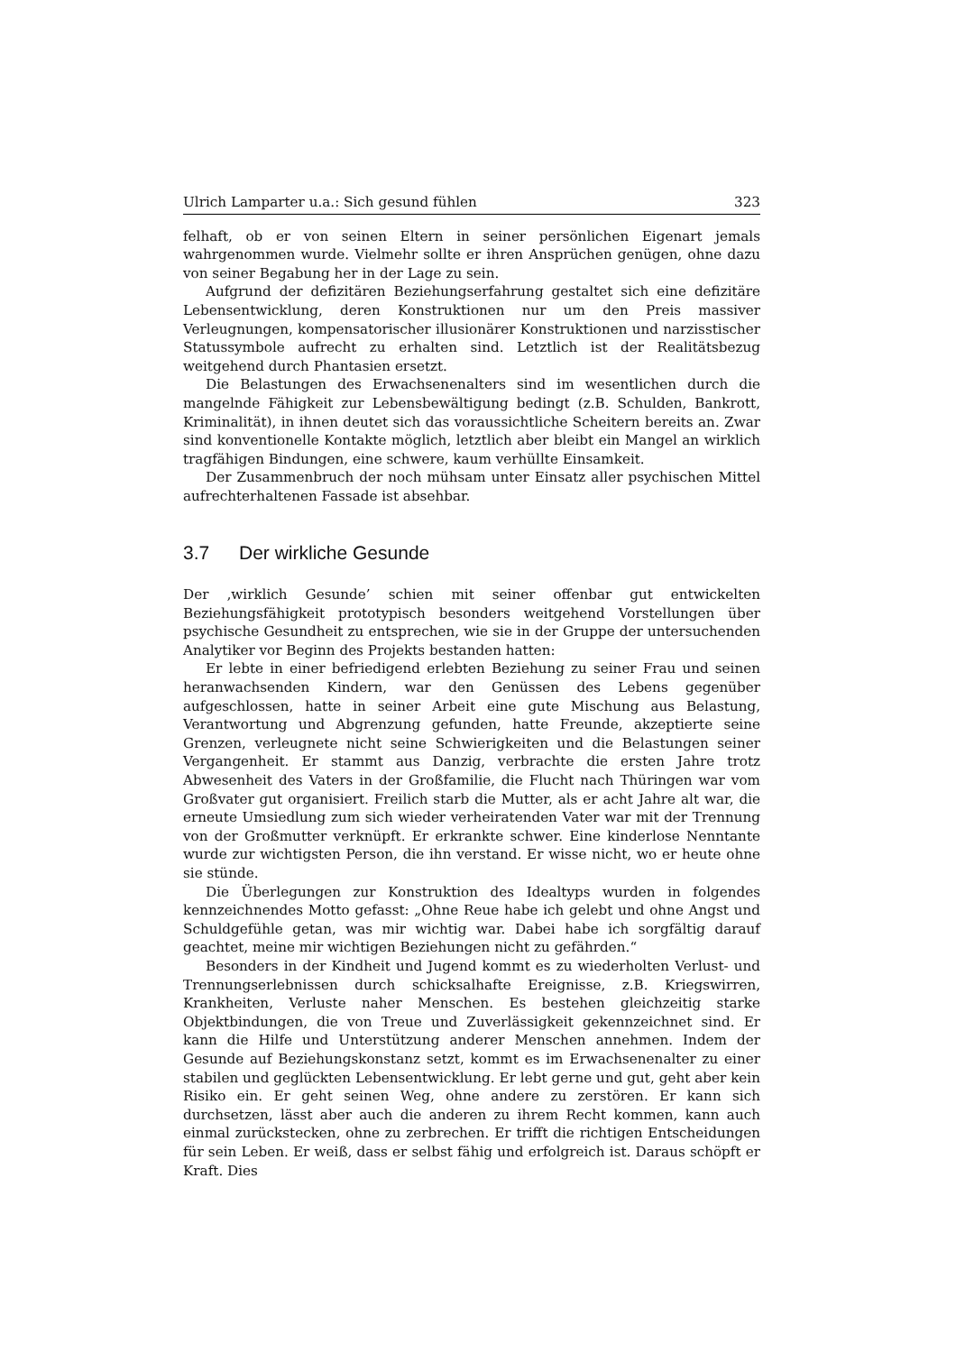Ulrich Lamparter u.a.: Sich gesund fühlen 323
felhaft, ob er von seinen Eltern in seiner persönlichen Eigenart jemals wahrgenommen wurde. Vielmehr sollte er ihren Ansprüchen genügen, ohne dazu von seiner Begabung her in der Lage zu sein.
Aufgrund der defizitären Beziehungserfahrung gestaltet sich eine defizitäre Lebensentwicklung, deren Konstruktionen nur um den Preis massiver Verleugnungen, kompensatorischer illusionärer Konstruktionen und narzisstischer Statussymbole aufrecht zu erhalten sind. Letztlich ist der Realitätsbezug weitgehend durch Phantasien ersetzt.
Die Belastungen des Erwachsenenalters sind im wesentlichen durch die mangelnde Fähigkeit zur Lebensbewältigung bedingt (z.B. Schulden, Bankrott, Kriminalität), in ihnen deutet sich das voraussichtliche Scheitern bereits an. Zwar sind konventionelle Kontakte möglich, letztlich aber bleibt ein Mangel an wirklich tragfähigen Bindungen, eine schwere, kaum verhüllte Einsamkeit.
Der Zusammenbruch der noch mühsam unter Einsatz aller psychischen Mittel aufrechterhaltenen Fassade ist absehbar.
3.7 Der wirkliche Gesunde
Der ‚wirklich Gesunde’ schien mit seiner offenbar gut entwickelten Beziehungsfähigkeit prototypisch besonders weitgehend Vorstellungen über psychische Gesundheit zu entsprechen, wie sie in der Gruppe der untersuchenden Analytiker vor Beginn des Projekts bestanden hatten:
Er lebte in einer befriedigend erlebten Beziehung zu seiner Frau und seinen heranwachsenden Kindern, war den Genüssen des Lebens gegenüber aufgeschlossen, hatte in seiner Arbeit eine gute Mischung aus Belastung, Verantwortung und Abgrenzung gefunden, hatte Freunde, akzeptierte seine Grenzen, verleugnete nicht seine Schwierigkeiten und die Belastungen seiner Vergangenheit. Er stammt aus Danzig, verbrachte die ersten Jahre trotz Abwesenheit des Vaters in der Großfamilie, die Flucht nach Thüringen war vom Großvater gut organisiert. Freilich starb die Mutter, als er acht Jahre alt war, die erneute Umsiedlung zum sich wieder verheiratenden Vater war mit der Trennung von der Großmutter verknüpft. Er erkrankte schwer. Eine kinderlose Nenntante wurde zur wichtigsten Person, die ihn verstand. Er wisse nicht, wo er heute ohne sie stünde.
Die Überlegungen zur Konstruktion des Idealtyps wurden in folgendes kennzeichnendes Motto gefasst: „Ohne Reue habe ich gelebt und ohne Angst und Schuldgefühle getan, was mir wichtig war. Dabei habe ich sorgfältig darauf geachtet, meine mir wichtigen Beziehungen nicht zu gefährden.“
Besonders in der Kindheit und Jugend kommt es zu wiederholten Verlust- und Trennungserlebnissen durch schicksalhafte Ereignisse, z.B. Kriegswirren, Krankheiten, Verluste naher Menschen. Es bestehen gleichzeitig starke Objektbindungen, die von Treue und Zuverlässigkeit gekennzeichnet sind. Er kann die Hilfe und Unterstützung anderer Menschen annehmen. Indem der Gesunde auf Beziehungskonstanz setzt, kommt es im Erwachsenenalter zu einer stabilen und geglückten Lebensentwicklung. Er lebt gerne und gut, geht aber kein Risiko ein. Er geht seinen Weg, ohne andere zu zerstören. Er kann sich durchsetzen, lässt aber auch die anderen zu ihrem Recht kommen, kann auch einmal zurückstecken, ohne zu zerbrechen. Er trifft die richtigen Entscheidungen für sein Leben. Er weiß, dass er selbst fähig und erfolgreich ist. Daraus schöpft er Kraft. Dies